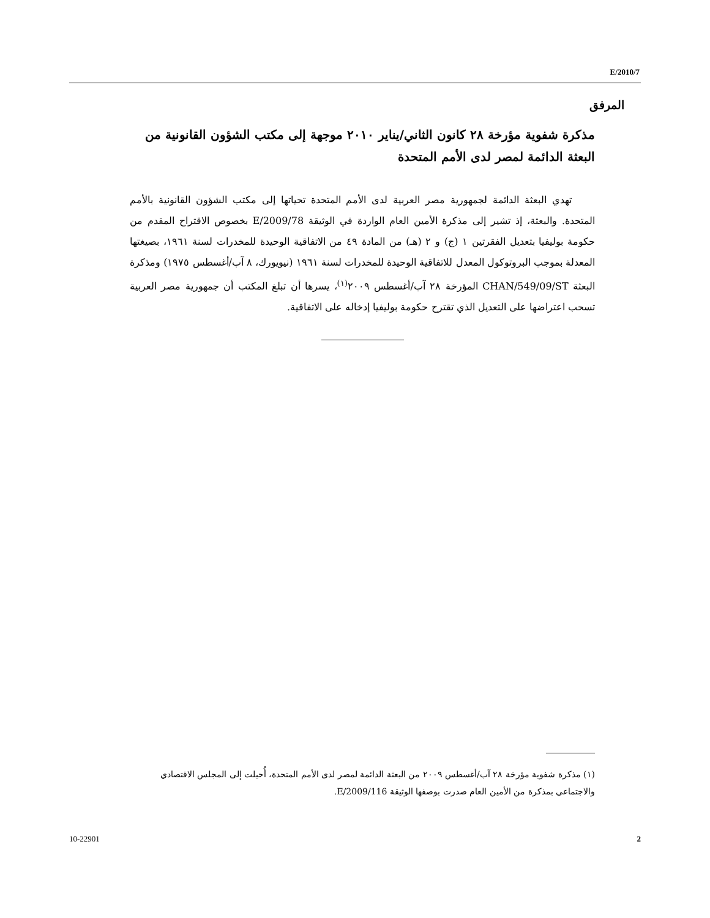E/2010/7
المرفق
مذكرة شفوية مؤرخة ٢٨ كانون الثاني/يناير ٢٠١٠ موجهة إلى مكتب الشؤون القانونية من البعثة الدائمة لمصر لدى الأمم المتحدة
تهدي البعثة الدائمة لجمهورية مصر العربية لدى الأمم المتحدة تحياتها إلى مكتب الشؤون القانونية بالأمم المتحدة. والبعثة، إذ تشير إلى مذكرة الأمين العام الواردة في الوثيقة E/2009/78 بخصوص الاقتراح المقدم من حكومة بوليفيا بتعديل الفقرتين ١ (ج) و ٢ (هـ) من المادة ٤٩ من الاتفاقية الوحيدة للمخدرات لسنة ١٩٦١، بصيغتها المعدلة بموجب البروتوكول المعدل للاتفاقية الوحيدة للمخدرات لسنة ١٩٦١ (نيويورك، ٨ آب/أغسطس ١٩٧٥) ومذكرة البعثة CHAN/549/09/ST المؤرخة ٢٨ آب/أغسطس ٢٠٠٩<sup>(١)</sup>، يسرها أن تبلغ المكتب أن جمهورية مصر العربية تسحب اعتراضها على التعديل الذي تقترح حكومة بوليفيا إدخاله على الاتفاقية.
(١) مذكرة شفوية مؤرخة ٢٨ آب/أغسطس ٢٠٠٩ من البعثة الدائمة لمصر لدى الأمم المتحدة، أُحيلت إلى المجلس الاقتصادي والاجتماعي بمذكرة من الأمين العام صدرت بوصفها الوثيقة E/2009/116.
10-22901 2